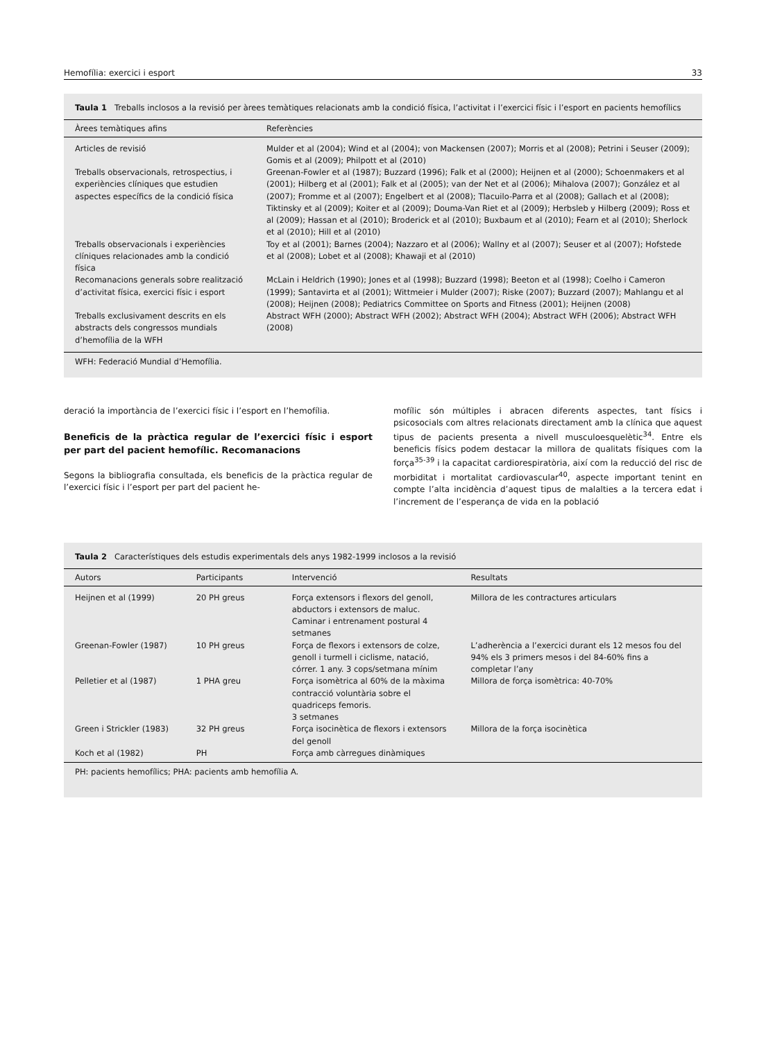Hemofília: exercici i esport 33
Taula 1 Treballs inclosos a la revisió per àrees temàtiques relacionats amb la condició física, l’activitat i l’exercici físic i l’esport en pacients hemofílics
| Àrees temàtiques afins | Referències |
| --- | --- |
| Articles de revisió | Mulder et al (2004); Wind et al (2004); von Mackensen (2007); Morris et al (2008); Petrini i Seuser (2009); Gomis et al (2009); Philpott et al (2010) |
| Treballs observacionals, retrospectius, i experiències clíniques que estudien aspectes específics de la condició física | Greenan-Fowler et al (1987); Buzzard (1996); Falk et al (2000); Heijnen et al (2000); Schoenmakers et al (2001); Hilberg et al (2001); Falk et al (2005); van der Net et al (2006); Mihalova (2007); González et al (2007); Fromme et al (2007); Engelbert et al (2008); Tlacuilo-Parra et al (2008); Gallach et al (2008); Tiktinsky et al (2009); Koiter et al (2009); Douma-Van Riet et al (2009); Herbsleb y Hilberg (2009); Ross et al (2009); Hassan et al (2010); Broderick et al (2010); Buxbaum et al (2010); Fearn et al (2010); Sherlock et al (2010); Hill et al (2010) |
| Treballs observacionals i experiències clíniques relacionades amb la condició física | Toy et al (2001); Barnes (2004); Nazzaro et al (2006); Wallny et al (2007); Seuser et al (2007); Hofstede et al (2008); Lobet et al (2008); Khawaji et al (2010) |
| Recomanacions generals sobre realització d’activitat física, exercici físic i esport | McLain i Heldrich (1990); Jones et al (1998); Buzzard (1998); Beeton et al (1998); Coelho i Cameron (1999); Santavirta et al (2001); Wittmeier i Mulder (2007); Riske (2007); Buzzard (2007); Mahlangu et al (2008); Heijnen (2008); Pediatrics Committee on Sports and Fitness (2001); Heijnen (2008) |
| Treballs exclusivament descrits en els abstracts dels congressos mundials d’hemofília de la WFH | Abstract WFH (2000); Abstract WFH (2002); Abstract WFH (2004); Abstract WFH (2006); Abstract WFH (2008) |
WFH: Federació Mundial d’Hemofília.
deració la importància de l’exercici físic i l’esport en l’hemofília.
Beneficis de la pràctica regular de l’exercici físic i esport per part del pacient hemofílic. Recomanacions
Segons la bibliografia consultada, els beneficis de la pràctica regular de l’exercici físic i l’esport per part del pacient he-
mofílic són múltiples i abracen diferents aspectes, tant físics i psicosocials com altres relacionats directament amb la clínica que aquest tipus de pacients presenta a nivell musculoesquelètic<sup>34</sup>. Entre els beneficis físics podem destacar la millora de qualitats físiques com la força<sup>35-39</sup> i la capacitat cardiorespiratòria, així com la reducció del risc de morbiditat i mortalitat cardiovascular<sup>40</sup>, aspecte important tenint en compte l’alta incidència d’aquest tipus de malalties a la tercera edat i l’increment de l’esperança de vida en la població
Taula 2 Característiques dels estudis experimentals dels anys 1982-1999 inclosos a la revisió
| Autors | Participants | Intervenció | Resultats |
| --- | --- | --- | --- |
| Heijnen et al (1999) | 20 PH greus | Força extensors i flexors del genoll, abductors i extensors de maluc. Caminar i entrenament postural 4 setmanes | Millora de les contractures articulars |
| Greenan-Fowler (1987) | 10 PH greus | Força de flexors i extensors de colze, genoll i turmell i ciclisme, natació, córrer. 1 any. 3 cops/setmana mínim | L’adherència a l’exercici durant els 12 mesos fou del 94% els 3 primers mesos i del 84-60% fins a completar l’any |
| Pelletier et al (1987) | 1 PHA greu | Força isomètrica al 60% de la màxima contracció voluntària sobre el quadriceps femoris. 3 setmanes | Millora de força isomètrica: 40-70% |
| Green i Strickler (1983) | 32 PH greus | Força isocinètica de flexors i extensors del genoll | Millora de la força isocinètica |
| Koch et al (1982) | PH | Força amb càrregues dinàmiques | |
PH: pacients hemofílics; PHA: pacients amb hemofília A.